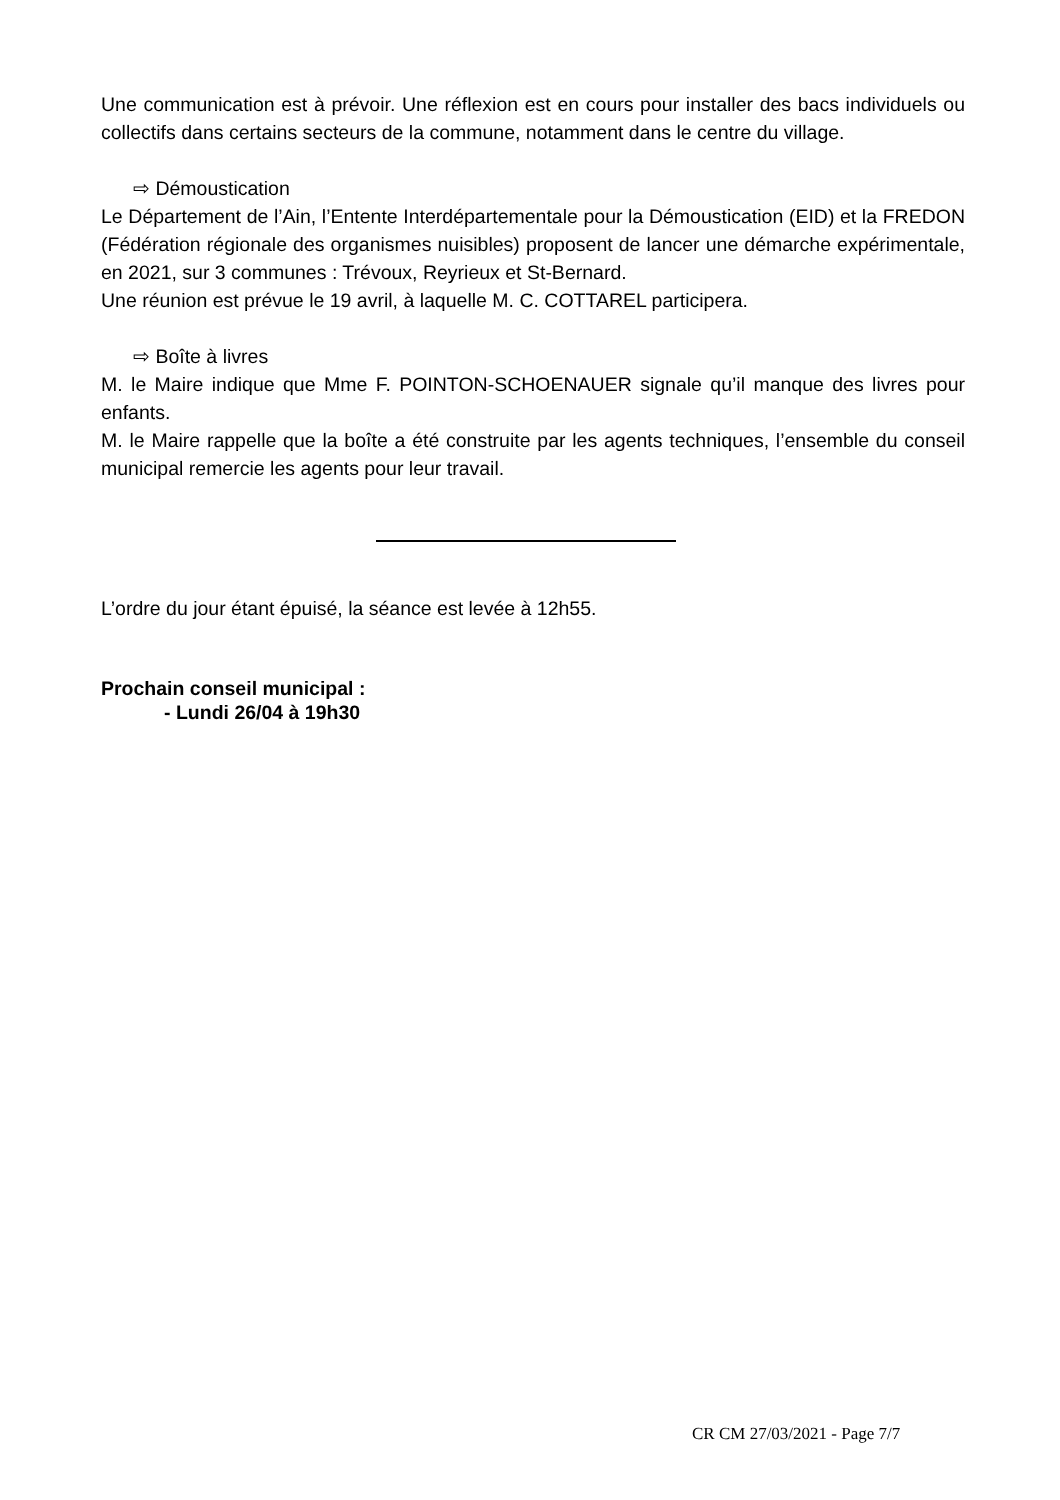Une communication est à prévoir. Une réflexion est en cours pour installer des bacs individuels ou collectifs dans certains secteurs de la commune, notamment dans le centre du village.
⇨ Démoustication
Le Département de l’Ain, l’Entente Interdépartementale pour la Démoustication (EID) et la FREDON (Fédération régionale des organismes nuisibles) proposent de lancer une démarche expérimentale, en 2021, sur 3 communes : Trévoux, Reyrieux et St-Bernard.
Une réunion est prévue le 19 avril, à laquelle M. C. COTTAREL participera.
⇨ Boîte à livres
M. le Maire indique que Mme F. POINTON-SCHOENAUER signale qu’il manque des livres pour enfants.
M. le Maire rappelle que la boîte a été construite par les agents techniques, l’ensemble du conseil municipal remercie les agents pour leur travail.
L’ordre du jour étant épuisé, la séance est levée à 12h55.
Prochain conseil municipal :
- Lundi 26/04 à 19h30
CR CM 27/03/2021 - Page 7/7